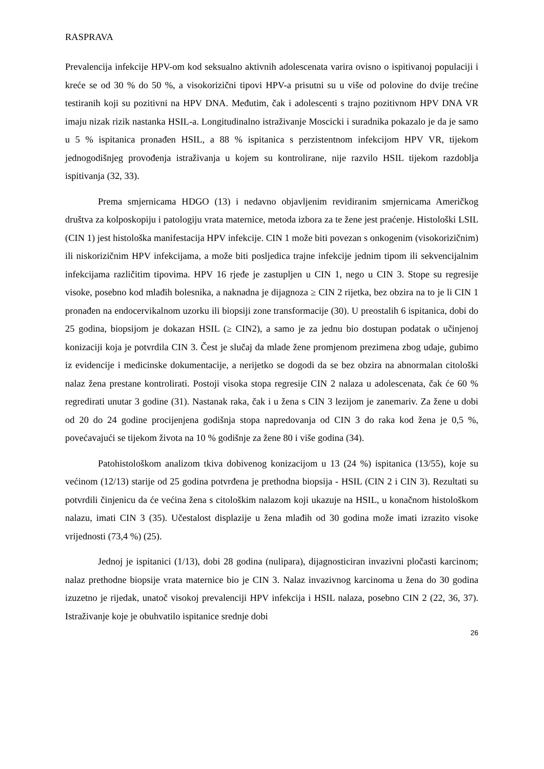RASPRAVA
Prevalencija infekcije HPV-om kod seksualno aktivnih adolescenata varira ovisno o ispitivanoj populaciji i kreće se od 30 % do 50 %, a visokorizični tipovi HPV-a prisutni su u više od polovine do dvije trećine testiranih koji su pozitivni na HPV DNA. Međutim, čak i adolescenti s trajno pozitivnom HPV DNA VR imaju nizak rizik nastanka HSIL-a. Longitudinalno istraživanje Moscicki i suradnika pokazalo je da je samo u 5 % ispitanica pronađen HSIL, a 88 % ispitanica s perzistentnom infekcijom HPV VR, tijekom jednogodišnjeg provođenja istraživanja u kojem su kontrolirane, nije razvilo HSIL tijekom razdoblja ispitivanja (32, 33).
Prema smjernicama HDGO (13) i nedavno objavljenim revidiranim smjernicama Američkog društva za kolposkopiju i patologiju vrata maternice, metoda izbora za te žene jest praćenje. Histološki LSIL (CIN 1) jest histološka manifestacija HPV infekcije. CIN 1 može biti povezan s onkogenim (visokorizičnim) ili niskorizičnim HPV infekcijama, a može biti posljedica trajne infekcije jednim tipom ili sekvencijalnim infekcijama različitim tipovima. HPV 16 rjeđe je zastupljen u CIN 1, nego u CIN 3. Stope su regresije visoke, posebno kod mlađih bolesnika, a naknadna je dijagnoza ≥ CIN 2 rijetka, bez obzira na to je li CIN 1 pronađen na endocervikalnom uzorku ili biopsiji zone transformacije (30). U preostalih 6 ispitanica, dobi do 25 godina, biopsijom je dokazan HSIL (≥ CIN2), a samo je za jednu bio dostupan podatak o učinjenoj konizaciji koja je potvrdila CIN 3. Čest je slučaj da mlade žene promjenom prezimena zbog udaje, gubimo iz evidencije i medicinske dokumentacije, a nerijetko se dogodi da se bez obzira na abnormalan citološki nalaz žena prestane kontrolirati. Postoji visoka stopa regresije CIN 2 nalaza u adolescenata, čak će 60 % regredirati unutar 3 godine (31). Nastanak raka, čak i u žena s CIN 3 lezijom je zanemariv. Za žene u dobi od 20 do 24 godine procijenjena godišnja stopa napredovanja od CIN 3 do raka kod žena je 0,5 %, povećavajući se tijekom života na 10 % godišnje za žene 80 i više godina (34).
Patohistološkom analizom tkiva dobivenog konizacijom u 13 (24 %) ispitanica (13/55), koje su većinom (12/13) starije od 25 godina potvrđena je prethodna biopsija - HSIL (CIN 2 i CIN 3). Rezultati su potvrdili činjenicu da će većina žena s citološkim nalazom koji ukazuje na HSIL, u konačnom histološkom nalazu, imati CIN 3 (35). Učestalost displazije u žena mlađih od 30 godina može imati izrazito visoke vrijednosti (73,4 %) (25).
Jednoj je ispitanici (1/13), dobi 28 godina (nulipara), dijagnosticiran invazivni pločasti karcinom; nalaz prethodne biopsije vrata maternice bio je CIN 3. Nalaz invazivnog karcinoma u žena do 30 godina izuzetno je rijedak, unatoč visokoj prevalenciji HPV infekcija i HSIL nalaza, posebno CIN 2 (22, 36, 37). Istraživanje koje je obuhvatilo ispitanice srednje dobi
26